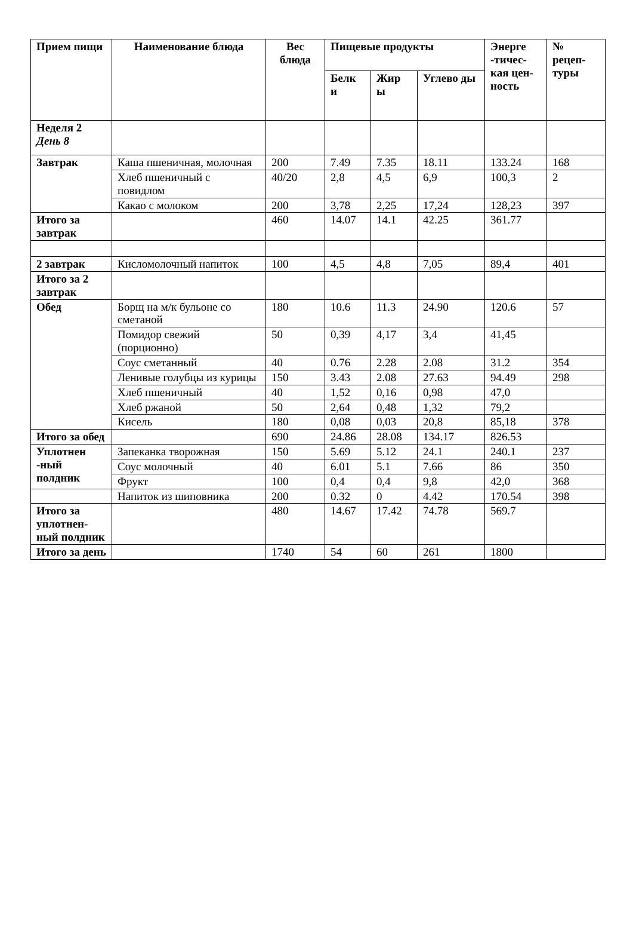| Прием пищи | Наименование блюда | Вес блюда | Пищевые продукты | | | Энерге -тичес-кая цен-ность | № рецеп-туры |
| --- | --- | --- | --- | --- | --- | --- | --- |
| | | | Белк и | Жир ы | Углево ды | | |
| Неделя 2 День 8 | | | | | | | |
| Завтрак | Каша пшеничная, молочная | 200 | 7.49 | 7.35 | 18.11 | 133.24 | 168 |
| | Хлеб пшеничный с повидлом | 40/20 | 2,8 | 4,5 | 6,9 | 100,3 | 2 |
| | Какао с молоком | 200 | 3,78 | 2,25 | 17,24 | 128,23 | 397 |
| Итого за завтрак | | 460 | 14.07 | 14.1 | 42.25 | 361.77 | |
| 2 завтрак | Кисломолочный напиток | 100 | 4,5 | 4,8 | 7,05 | 89,4 | 401 |
| Итого за 2 завтрак | | | | | | | |
| Обед | Борщ на м/к бульоне со сметаной | 180 | 10.6 | 11.3 | 24.90 | 120.6 | 57 |
| | Помидор свежий (порционно) | 50 | 0,39 | 4,17 | 3,4 | 41,45 | |
| | Соус сметанный | 40 | 0.76 | 2.28 | 2.08 | 31.2 | 354 |
| | Ленивые голубцы из курицы | 150 | 3.43 | 2.08 | 27.63 | 94.49 | 298 |
| | Хлеб пшеничный | 40 | 1,52 | 0,16 | 0,98 | 47,0 | |
| | Хлеб ржаной | 50 | 2,64 | 0,48 | 1,32 | 79,2 | |
| | Кисель | 180 | 0,08 | 0,03 | 20,8 | 85,18 | 378 |
| Итого за обед | | 690 | 24.86 | 28.08 | 134.17 | 826.53 | |
| Уплотнен -ный полдник | Запеканка творожная | 150 | 5.69 | 5.12 | 24.1 | 240.1 | 237 |
| | Соус молочный | 40 | 6.01 | 5.1 | 7.66 | 86 | 350 |
| | Фрукт | 100 | 0,4 | 0,4 | 9,8 | 42,0 | 368 |
| | Напиток из шиповника | 200 | 0.32 | 0 | 4.42 | 170.54 | 398 |
| Итого за уплотнен-ный полдник | | 480 | 14.67 | 17.42 | 74.78 | 569.7 | |
| Итого за день | | 1740 | 54 | 60 | 261 | 1800 | |